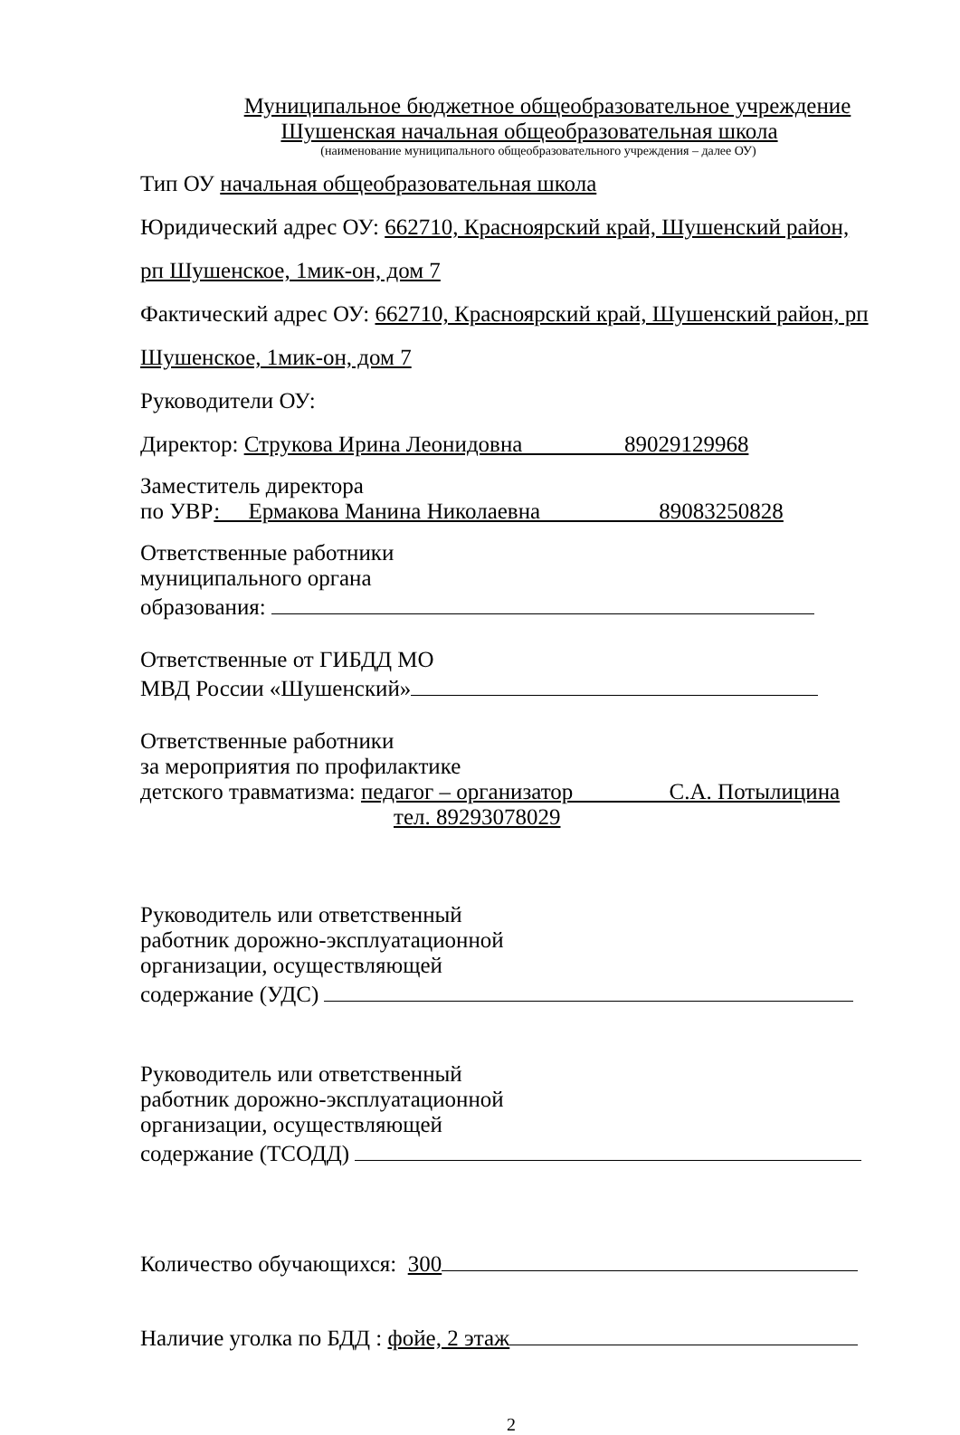Муниципальное бюджетное общеобразовательное учреждение
Шушенская начальная общеобразовательная школа
(наименование муниципального общеобразовательного учреждения – далее ОУ)
Тип ОУ начальная общеобразовательная школа
Юридический адрес ОУ: 662710, Красноярский край, Шушенский район,
рп Шушенское, 1мик-он, дом 7
Фактический адрес ОУ: 662710, Красноярский край, Шушенский район, рп
Шушенское, 1мик-он, дом 7
Руководители ОУ:
Директор: Струкова Ирина Леонидовна 89029129968
Заместитель директора
по УВР: Ермакова Манина Николаевна 89083250828
Ответственные работники
муниципального органа
образования:
Ответственные от ГИБДД МО
МВД России «Шушенский»
Ответственные работники
за мероприятия по профилактике
детского травматизма: педагог – организатор С.А. Потылицина
тел. 89293078029
Руководитель или ответственный
работник дорожно-эксплуатационной
организации, осуществляющей
содержание (УДС)
Руководитель или ответственный
работник дорожно-эксплуатационной
организации, осуществляющей
содержание (ТСОДД)
Количество обучающихся: 300
Наличие уголка по БДД : фойе, 2 этаж
2